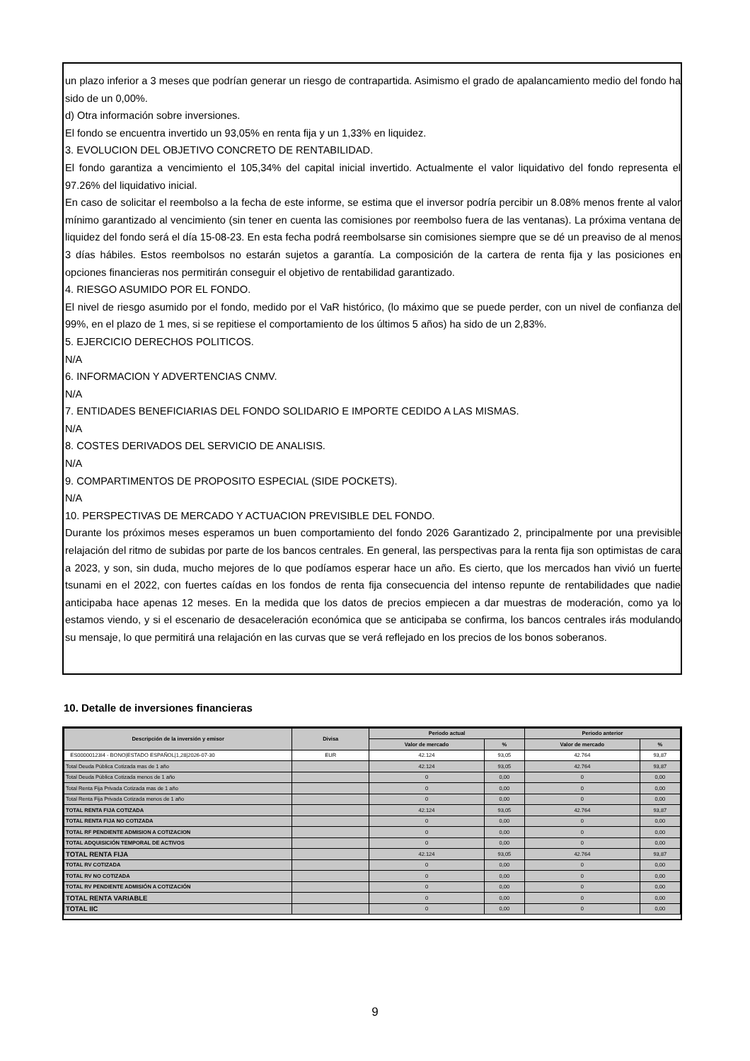un plazo inferior a 3 meses que podrían generar un riesgo de contrapartida. Asimismo el grado de apalancamiento medio del fondo ha sido de un 0,00%.
d) Otra información sobre inversiones.
El fondo se encuentra invertido un 93,05% en renta fija y un 1,33% en liquidez.
3. EVOLUCION DEL OBJETIVO CONCRETO DE RENTABILIDAD.
El fondo garantiza a vencimiento el 105,34% del capital inicial invertido. Actualmente el valor liquidativo del fondo representa el 97.26% del liquidativo inicial.
En caso de solicitar el reembolso a la fecha de este informe, se estima que el inversor podría percibir un 8.08% menos frente al valor mínimo garantizado al vencimiento (sin tener en cuenta las comisiones por reembolso fuera de las ventanas). La próxima ventana de liquidez del fondo será el día 15-08-23. En esta fecha podrá reembolsarse sin comisiones siempre que se dé un preaviso de al menos 3 días hábiles. Estos reembolsos no estarán sujetos a garantía. La composición de la cartera de renta fija y las posiciones en opciones financieras nos permitirán conseguir el objetivo de rentabilidad garantizado.
4. RIESGO ASUMIDO POR EL FONDO.
El nivel de riesgo asumido por el fondo, medido por el VaR histórico, (lo máximo que se puede perder, con un nivel de confianza del 99%, en el plazo de 1 mes, si se repitiese el comportamiento de los últimos 5 años) ha sido de un 2,83%.
5. EJERCICIO DERECHOS POLITICOS.
N/A
6. INFORMACION Y ADVERTENCIAS CNMV.
N/A
7. ENTIDADES BENEFICIARIAS DEL FONDO SOLIDARIO E IMPORTE CEDIDO A LAS MISMAS.
N/A
8. COSTES DERIVADOS DEL SERVICIO DE ANALISIS.
N/A
9. COMPARTIMENTOS DE PROPOSITO ESPECIAL (SIDE POCKETS).
N/A
10. PERSPECTIVAS DE MERCADO Y ACTUACION PREVISIBLE DEL FONDO.
Durante los próximos meses esperamos un buen comportamiento del fondo 2026 Garantizado 2, principalmente por una previsible relajación del ritmo de subidas por parte de los bancos centrales. En general, las perspectivas para la renta fija son optimistas de cara a 2023, y son, sin duda, mucho mejores de lo que podíamos esperar hace un año. Es cierto, que los mercados han vivió un fuerte tsunami en el 2022, con fuertes caídas en los fondos de renta fija consecuencia del intenso repunte de rentabilidades que nadie anticipaba hace apenas 12 meses. En la medida que los datos de precios empiecen a dar muestras de moderación, como ya lo estamos viendo, y si el escenario de desaceleración económica que se anticipaba se confirma, los bancos centrales irás modulando su mensaje, lo que permitirá una relajación en las curvas que se verá reflejado en los precios de los bonos soberanos.
10. Detalle de inversiones financieras
| Descripción de la inversión y emisor | Divisa | Periodo actual | | Periodo anterior | |
| --- | --- | --- | --- | --- | --- |
| | | Valor de mercado | % | Valor de mercado | % |
| ES00000123I4 - BONO/ESTADO ESPAÑOL/1,28/2026-07-30 | EUR | 42.124 | 93,05 | 42.764 | 93,87 |
| Total Deuda Pública Cotizada mas de 1 año | | 42.124 | 93,05 | 42.764 | 93,87 |
| Total Deuda Pública Cotizada menos de 1 año | | 0 | 0,00 | 0 | 0,00 |
| Total Renta Fija Privada Cotizada mas de 1 año | | 0 | 0,00 | 0 | 0,00 |
| Total Renta Fija Privada Cotizada menos de 1 año | | 0 | 0,00 | 0 | 0,00 |
| TOTAL RENTA FIJA COTIZADA | | 42.124 | 93,05 | 42.764 | 93,87 |
| TOTAL RENTA FIJA NO COTIZADA | | 0 | 0,00 | 0 | 0,00 |
| TOTAL RF PENDIENTE ADMISION A COTIZACION | | 0 | 0,00 | 0 | 0,00 |
| TOTAL ADQUISICIÓN TEMPORAL DE ACTIVOS | | 0 | 0,00 | 0 | 0,00 |
| TOTAL RENTA FIJA | | 42.124 | 93,05 | 42.764 | 93,87 |
| TOTAL RV COTIZADA | | 0 | 0,00 | 0 | 0,00 |
| TOTAL RV NO COTIZADA | | 0 | 0,00 | 0 | 0,00 |
| TOTAL RV PENDIENTE ADMISIÓN A COTIZACIÓN | | 0 | 0,00 | 0 | 0,00 |
| TOTAL RENTA VARIABLE | | 0 | 0,00 | 0 | 0,00 |
| TOTAL IIC | | 0 | 0,00 | 0 | 0,00 |
9